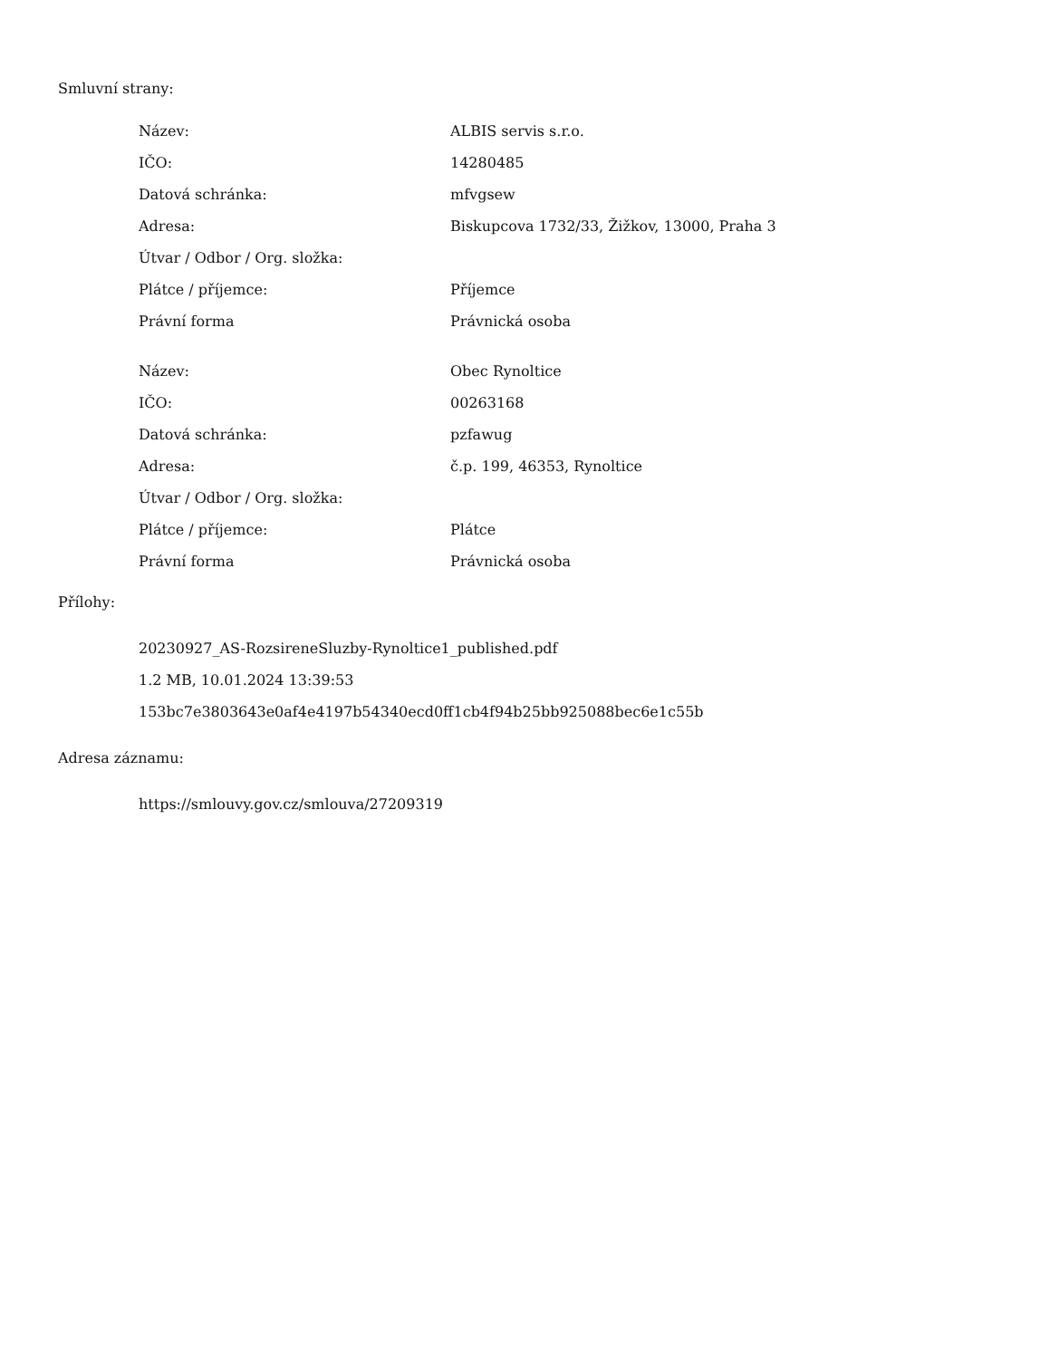Smluvní strany:
| Název: | ALBIS servis s.r.o. |
| IČO: | 14280485 |
| Datová schránka: | mfvgsew |
| Adresa: | Biskupcova 1732/33, Žižkov, 13000, Praha 3 |
| Útvar / Odbor / Org. složka: | |
| Plátce / příjemce: | Příjemce |
| Právní forma | Právnická osoba |
| Název: | Obec Rynoltice |
| IČO: | 00263168 |
| Datová schránka: | pzfawug |
| Adresa: | č.p. 199, 46353, Rynoltice |
| Útvar / Odbor / Org. složka: | |
| Plátce / příjemce: | Plátce |
| Právní forma | Právnická osoba |
Přílohy:
20230927_AS-RozsireneSluzby-Rynoltice1_published.pdf
1.2 MB, 10.01.2024 13:39:53
153bc7e3803643e0af4e4197b54340ecd0ff1cb4f94b25bb925088bec6e1c55b
Adresa záznamu:
https://smlouvy.gov.cz/smlouva/27209319